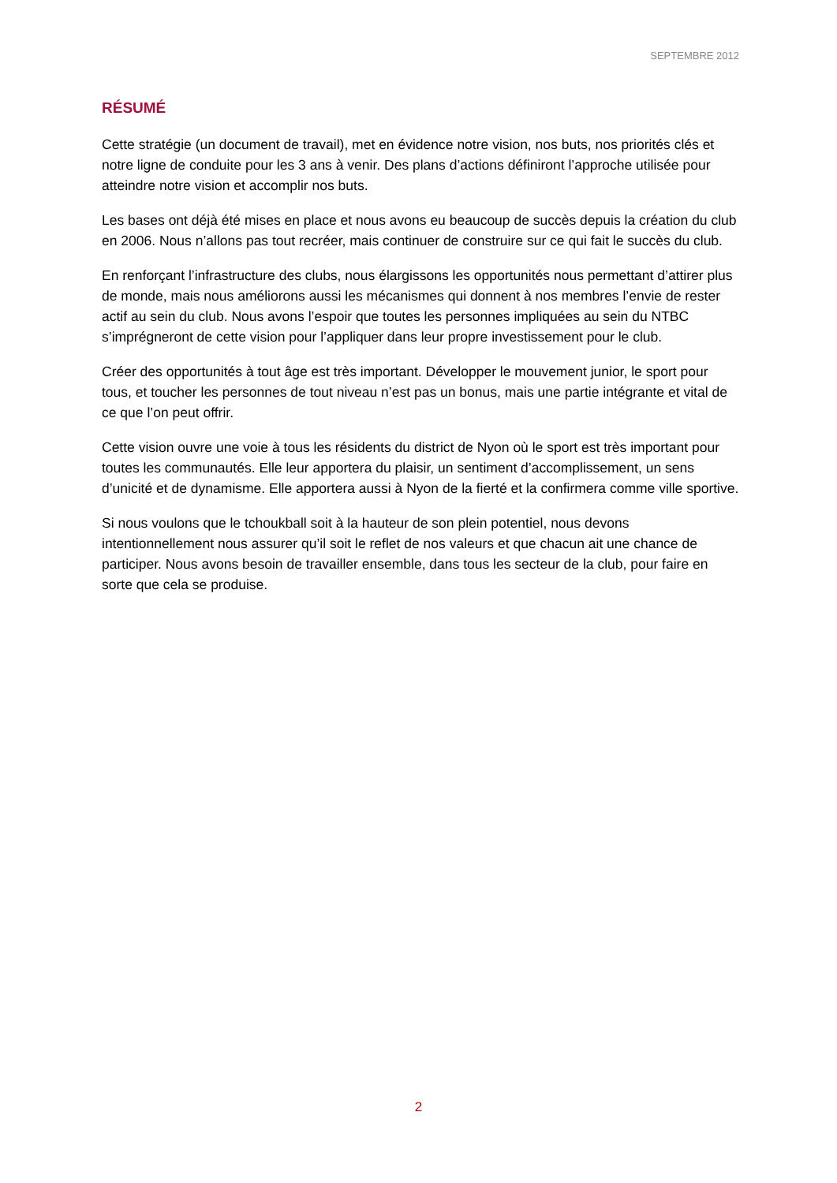SEPTEMBRE 2012
RÉSUMÉ
Cette stratégie (un document de travail), met en évidence notre vision, nos buts, nos priorités clés et notre ligne de conduite pour les 3 ans à venir. Des plans d’actions définiront l’approche utilisée pour atteindre notre vision et accomplir nos buts.
Les bases ont déjà été mises en place et nous avons eu beaucoup de succès depuis la création du club en 2006. Nous n’allons pas tout recréer, mais continuer de construire sur ce qui fait le succès du club.
En renforçant l’infrastructure des clubs, nous élargissons les opportunités nous permettant d’attirer plus de monde, mais nous améliorons aussi les mécanismes qui donnent à nos membres l’envie de rester actif au sein du club. Nous avons l’espoir que toutes les personnes impliquées au sein du NTBC s’imprégneront de cette vision pour l’appliquer dans leur propre investissement pour le club.
Créer des opportunités à tout âge est très important. Développer le mouvement junior, le sport pour tous, et toucher les personnes de tout niveau n’est pas un bonus, mais une partie intégrante et vital de ce que l’on peut offrir.
Cette vision ouvre une voie à tous les résidents du district de Nyon où le sport est très important pour toutes les communautés. Elle leur apportera du plaisir, un sentiment d’accomplissement, un sens d’unicité et de dynamisme. Elle apportera aussi à Nyon de la fierté et la confirmera comme ville sportive.
Si nous voulons que le tchoukball soit à la hauteur de son plein potentiel, nous devons intentionnellement nous assurer qu’il soit le reflet de nos valeurs et que chacun ait une chance de participer. Nous avons besoin de travailler ensemble, dans tous les secteur de la club, pour faire en sorte que cela se produise.
2